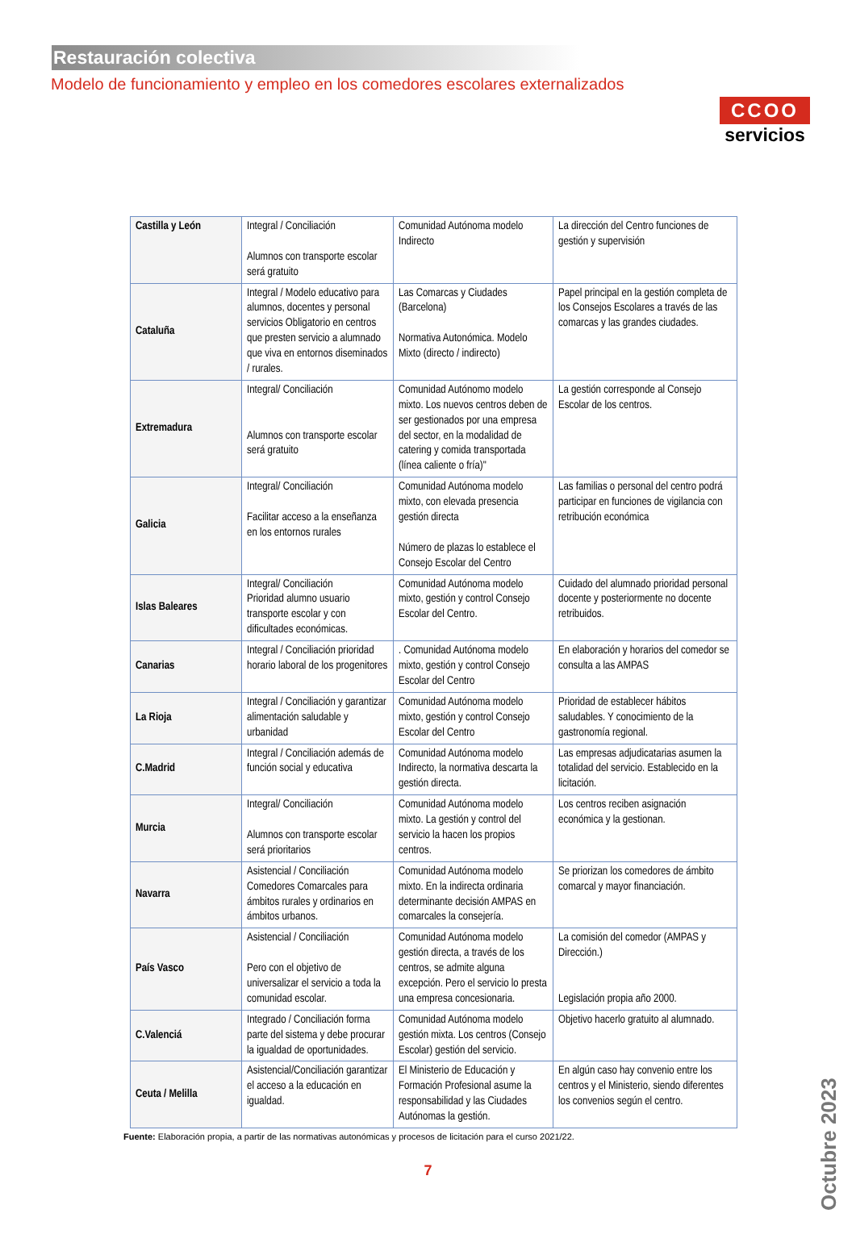Restauración colectiva
CCOO
servicios
Modelo de funcionamiento y empleo en los comedores escolares externalizados
| Castilla y León | Integral / Conciliación Alumnos con transporte escolar será gratuito | Comunidad Autónoma modelo Indirecto | La dirección del Centro funciones de gestión y supervisión |
| Cataluña | Integral / Modelo educativo para alumnos, docentes y personal servicios Obligatorio en centros que presten servicio a alumnado que viva en entornos diseminados / rurales. | Las Comarcas y Ciudades (Barcelona) Normativa Autonómica. Modelo Mixto (directo / indirecto) | Papel principal en la gestión completa de los Consejos Escolares a través de las comarcas y las grandes ciudades. |
| Extremadura | Integral/ Conciliación Alumnos con transporte escolar será gratuito | Comunidad Autónomo modelo mixto. Los nuevos centros deben de ser gestionados por una empresa del sector, en la modalidad de catering y comida transportada (línea caliente o fría)" | La gestión corresponde al Consejo Escolar de los centros. |
| Galicia | Integral/ Conciliación Facilitar acceso a la enseñanza en los entornos rurales | Comunidad Autónoma modelo mixto, con elevada presencia gestión directa Número de plazas lo establece el Consejo Escolar del Centro | Las familias o personal del centro podrá participar en funciones de vigilancia con retribución económica |
| Islas Baleares | Integral/ Conciliación Prioridad alumno usuario transporte escolar y con dificultades económicas. | Comunidad Autónoma modelo mixto, gestión y control Consejo Escolar del Centro. | Cuidado del alumnado prioridad personal docente y posteriormente no docente retribuidos. |
| Canarias | Integral / Conciliación prioridad horario laboral de los progenitores | . Comunidad Autónoma modelo mixto, gestión y control Consejo Escolar del Centro | En elaboración y horarios del comedor se consulta a las AMPAS |
| La Rioja | Integral / Conciliación y garantizar alimentación saludable y urbanidad | Comunidad Autónoma modelo mixto, gestión y control Consejo Escolar del Centro | Prioridad de establecer hábitos saludables. Y conocimiento de la gastronomía regional. |
| C.Madrid | Integral / Conciliación además de función social y educativa | Comunidad Autónoma modelo Indirecto, la normativa descarta la gestión directa. | Las empresas adjudicatarias asumen la totalidad del servicio. Establecido en la licitación. |
| Murcia | Integral/ Conciliación Alumnos con transporte escolar será prioritarios | Comunidad Autónoma modelo mixto. La gestión y control del servicio la hacen los propios centros. | Los centros reciben asignación económica y la gestionan. |
| Navarra | Asistencial / Conciliación Comedores Comarcales para ámbitos rurales y ordinarios en ámbitos urbanos. | Comunidad Autónoma modelo mixto. En la indirecta ordinaria determinante decisión AMPAS en comarcales la consejería. | Se priorizan los comedores de ámbito comarcal y mayor financiación. |
| País Vasco | Asistencial / Conciliación Pero con el objetivo de universalizar el servicio a toda la comunidad escolar. | Comunidad Autónoma modelo gestión directa, a través de los centros, se admite alguna excepción. Pero el servicio lo presta una empresa concesionaria. | La comisión del comedor (AMPAS y Dirección.) Legislación propia año 2000. |
| C.Valenciá | Integrado / Conciliación forma parte del sistema y debe procurar la igualdad de oportunidades. | Comunidad Autónoma modelo gestión mixta. Los centros (Consejo Escolar) gestión del servicio. | Objetivo hacerlo gratuito al alumnado. |
| Ceuta / Melilla | Asistencial/Conciliación garantizar el acceso a la educación en igualdad. | El Ministerio de Educación y Formación Profesional asume la responsabilidad y las Ciudades Autónomas la gestión. | En algún caso hay convenio entre los centros y el Ministerio, siendo diferentes los convenios según el centro. |
Fuente: Elaboración propia, a partir de las normativas autonómicas y procesos de licitación para el curso 2021/22.
7
Octubre 2023